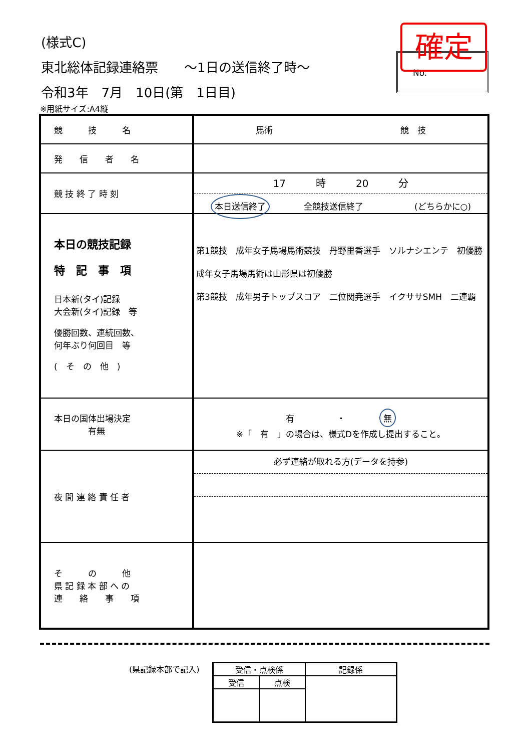(様式C)
東北総体記録連絡票　　～1日の送信終了時～
令和3年　7月　10日(第　1日目)
No. 確定
※用紙サイズ:A4縦
| 競 技 名 | 馬術 競 技 |
| 発 信 者 名 | |
| 競 技 終 了 時 刻 | 17 時 20 分 本日送信終了 全競技送信終了 (どちらかに○) |
| 本日の競技記録 特 記 事 項 日本新(タイ)記録 大会新(タイ)記録 等 優勝回数、連続回数、 何年ぶり何回目 等 ( そ の 他 ) | 第1競技 成年女子馬場馬術競技 丹野里香選手 ソルナシエンテ 初優勝 成年女子馬場馬術は山形県は初優勝 第3競技 成年男子トップスコア 二位関尭選手 イクササSMH 二連覇 |
| 本日の国体出場決定 有無 | 有 ・ 無 ※「 有 」の場合は、様式Dを作成し提出すること。 |
| 夜 間 連 絡 責 任 者 | 必ず連絡が取れる方(データを持参) |
| そ の 他 県 記 録 本 部 へ の 連 絡 事 項 | |
(県記録本部で記入)
| 受信・点検係 | | 記録係 |
| 受信 | 点検 | |